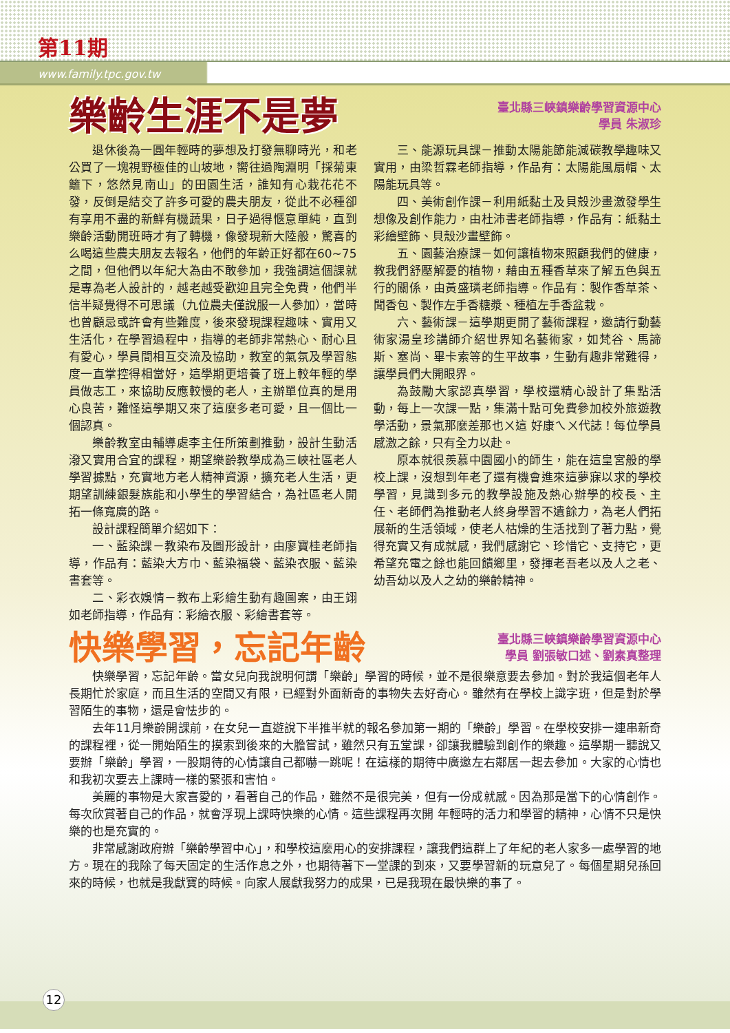第11期
www.family.tpc.gov.tw
樂齡生涯不是夢
臺北縣三峽鎮樂齡學習資源中心
學員 朱淑珍
退休後為一圓年輕時的夢想及打發無聊時光，和老公買了一塊視野極佳的山坡地，嚮往過陶淵明「採菊東籬下，悠然見南山」的田園生活，誰知有心栽花花不發，反倒是結交了許多可愛的農夫朋友，從此不必種卻有享用不盡的新鮮有機蔬果，日子過得愜意單純，直到樂齡活動開班時才有了轉機，像發現新大陸般，驚喜的么喝這些農夫朋友去報名，他們的年齡正好都在60~75之間，但他們以年紀大為由不敢參加，我強調這個課就是專為老人設計的，越老越受歡迎且完全免費，他們半信半疑覺得不可思議（九位農夫僅說服一人參加），當時也曾顧忌或許會有些難度，後來發現課程趣味、實用又生活化，在學習過程中，指導的老師非常熱心、耐心且有愛心，學員間相互交流及協助，教室的氣氛及學習態度一直掌控得相當好，這學期更培養了班上較年輕的學員做志工，來協助反應較慢的老人，主辦單位真的是用心良苦，難怪這學期又來了這麼多老可愛，且一個比一個認真。
樂齡教室由輔導處李主任所策劃推動，設計生動活潑又實用合宜的課程，期望樂齡教學成為三峽社區老人學習據點，充實地方老人精神資源，擴充老人生活，更期望訓練銀髮族能和小學生的學習結合，為社區老人開拓一條寬廣的路。
設計課程簡單介紹如下：
一、藍染課－教染布及圖形設計，由廖寶桂老師指導，作品有：藍染大方巾、藍染福袋、藍染衣服、藍染書套等。
二、彩衣娛情－教布上彩繪生動有趣圖案，由王翊如老師指導，作品有：彩繪衣服、彩繪書套等。
三、能源玩具課－推動太陽能節能減碳教學趣味又實用，由梁哲霖老師指導，作品有：太陽能風扇帽、太陽能玩具等。
四、美術創作課－利用紙黏土及貝殼沙畫激發學生想像及創作能力，由杜沛書老師指導，作品有：紙黏土彩繪壁飾、貝殼沙畫壁飾。
五、園藝治療課－如何讓植物來照顧我們的健康，教我們舒壓解憂的植物，藉由五種香草來了解五色與五行的關係，由黃盛璘老師指導。作品有：製作香草茶、聞香包、製作左手香糖漿、種植左手香盆栽。
六、藝術課－這學期更開了藝術課程，邀請行動藝術家湯皇珍講師介紹世界知名藝術家，如梵谷、馬諦斯、塞尚、畢卡索等的生平故事，生動有趣非常難得，讓學員們大開眼界。
為鼓勵大家認真學習，學校還精心設計了集點活動，每上一次課一點，集滿十點可免費參加校外旅遊教學活動，景氣那麼差那也ㄨ這 好康ㄟㄨ代誌！每位學員感激之餘，只有全力以赴。
原本就很羨慕中園國小的師生，能在這皇宮般的學校上課，沒想到年老了還有機會進來這夢寐以求的學校學習，見識到多元的教學設施及熱心辦學的校長、主任、老師們為推動老人終身學習不遺餘力，為老人們拓展新的生活領域，使老人枯燥的生活找到了著力點，覺得充實又有成就感，我們感謝它、珍惜它、支持它，更希望充電之餘也能回饋鄉里，發揮老吾老以及人之老、幼吾幼以及人之幼的樂齡精神。
快樂學習，忘記年齡
臺北縣三峽鎮樂齡學習資源中心
學員 劉張敏口述、劉素真整理
快樂學習，忘記年齡。當女兒向我說明何謂「樂齡」學習的時候，並不是很樂意要去參加。對於我這個老年人長期忙於家庭，而且生活的空間又有限，已經對外面新奇的事物失去好奇心。雖然有在學校上識字班，但是對於學習陌生的事物，還是會怯步的。
去年11月樂齡開課前，在女兒一直遊說下半推半就的報名參加第一期的「樂齡」學習。在學校安排一連串新奇的課程裡，從一開始陌生的摸索到後來的大膽嘗試，雖然只有五堂課，卻讓我體驗到創作的樂趣。這學期一聽說又要辦「樂齡」學習，一股期待的心情讓自己都嚇一跳呢！在這樣的期待中廣邀左右鄰居一起去參加。大家的心情也和我初次要去上課時一樣的緊張和害怕。
美麗的事物是大家喜愛的，看著自己的作品，雖然不是很完美，但有一份成就感。因為那是當下的心情創作。每次欣賞著自己的作品，就會浮現上課時快樂的心情。這些課程再次開 年輕時的活力和學習的精神，心情不只是快樂的也是充實的。
非常感謝政府辦「樂齡學習中心」，和學校這麼用心的安排課程，讓我們這群上了年紀的老人家多一處學習的地方。現在的我除了每天固定的生活作息之外，也期待著下一堂課的到來，又要學習新的玩意兒了。每個星期兒孫回來的時候，也就是我獻寶的時候。向家人展獻我努力的成果，已是我現在最快樂的事了。
12